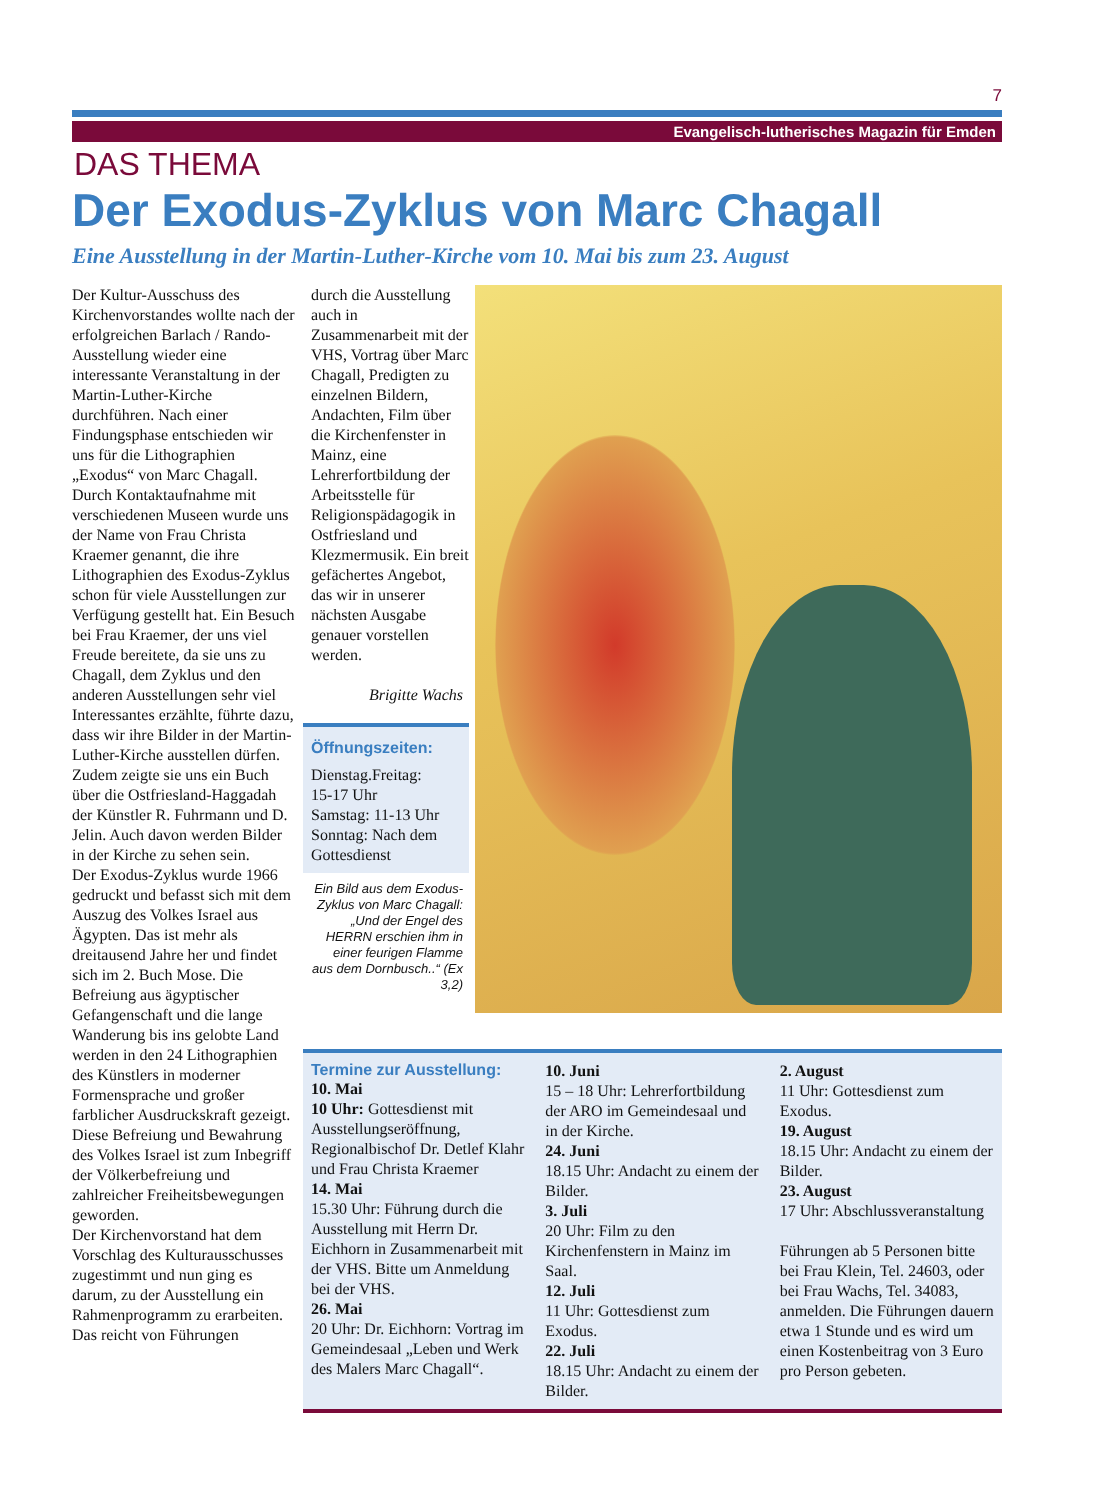7
Evangelisch-lutherisches Magazin für Emden
DAS THEMA
Der Exodus-Zyklus von Marc Chagall
Eine Ausstellung in der Martin-Luther-Kirche vom 10. Mai bis zum 23. August
Der Kultur-Ausschuss des Kirchenvorstandes wollte nach der erfolgreichen Barlach / Rando-Ausstellung wieder eine interessante Veranstaltung in der Martin-Luther-Kirche durchführen. Nach einer Findungsphase entschieden wir uns für die Lithographien „Exodus“ von Marc Chagall. Durch Kontaktaufnahme mit verschiedenen Museen wurde uns der Name von Frau Christa Kraemer genannt, die ihre Lithographien des Exodus-Zyklus schon für viele Ausstellungen zur Verfügung gestellt hat. Ein Besuch bei Frau Kraemer, der uns viel Freude bereitete, da sie uns zu Chagall, dem Zyklus und den anderen Ausstellungen sehr viel Interessantes erzählte, führte dazu, dass wir ihre Bilder in der Martin-Luther-Kirche ausstellen dürfen. Zudem zeigte sie uns ein Buch über die Ostfriesland-Haggadah der Künstler R. Fuhrmann und D. Jelin. Auch davon werden Bilder in der Kirche zu sehen sein.
Der Exodus-Zyklus wurde 1966 gedruckt und befasst sich mit dem Auszug des Volkes Israel aus Ägypten. Das ist mehr als dreitausend Jahre her und findet sich im 2. Buch Mose. Die Befreiung aus ägyptischer Gefangenschaft und die lange Wanderung bis ins gelobte Land werden in den 24 Lithographien des Künstlers in moderner Formensprache und großer farblicher Ausdruckskraft gezeigt. Diese Befreiung und Bewahrung des Volkes Israel ist zum Inbegriff der Völkerbefreiung und zahlreicher Freiheitsbewegungen geworden.
Der Kirchenvorstand hat dem Vorschlag des Kulturausschusses zugestimmt und nun ging es darum, zu der Ausstellung ein Rahmenprogramm zu erarbeiten. Das reicht von Führungen
durch die Ausstellung auch in Zusammenarbeit mit der VHS, Vortrag über Marc Chagall, Predigten zu einzelnen Bildern, Andachten, Film über die Kirchenfenster in Mainz, eine Lehrerfortbildung der Arbeitsstelle für Religionspädagogik in Ostfriesland und Klezmermusik. Ein breit gefächertes Angebot, das wir in unserer nächsten Ausgabe genauer vorstellen werden.
Brigitte Wachs
Öffnungszeiten:
Dienstag.Freitag:
15-17 Uhr
Samstag: 11-13 Uhr
Sonntag: Nach dem Gottesdienst
Ein Bild aus dem Exodus-Zyklus von Marc Chagall: „Und der Engel des HERRN erschien ihm in einer feurigen Flamme aus dem Dornbusch..“ (Ex 3,2)
Termine zur Ausstellung:
10. Mai
10 Uhr: Gottesdienst mit Ausstellungseröffnung, Regionalbischof Dr. Detlef Klahr und Frau Christa Kraemer
14. Mai
15.30 Uhr: Führung durch die Ausstellung mit Herrn Dr. Eichhorn in Zusammenarbeit mit der VHS. Bitte um Anmeldung bei der VHS.
26. Mai
20 Uhr: Dr. Eichhorn: Vortrag im Gemeindesaal „Leben und Werk des Malers Marc Chagall“.
10. Juni
15 – 18 Uhr: Lehrerfortbildung der ARO im Gemeindesaal und in der Kirche.
24. Juni
18.15 Uhr: Andacht zu einem der Bilder.
3. Juli
20 Uhr: Film zu den Kirchenfenstern in Mainz im Saal.
12. Juli
11 Uhr: Gottesdienst zum Exodus.
22. Juli
18.15 Uhr: Andacht zu einem der Bilder.
2. August
11 Uhr: Gottesdienst zum Exodus.
19. August
18.15 Uhr: Andacht zu einem der Bilder.
23. August
17 Uhr: Abschlussveranstaltung
Führungen ab 5 Personen bitte bei Frau Klein, Tel. 24603, oder bei Frau Wachs, Tel. 34083, anmelden. Die Führungen dauern etwa 1 Stunde und es wird um einen Kostenbeitrag von 3 Euro pro Person gebeten.